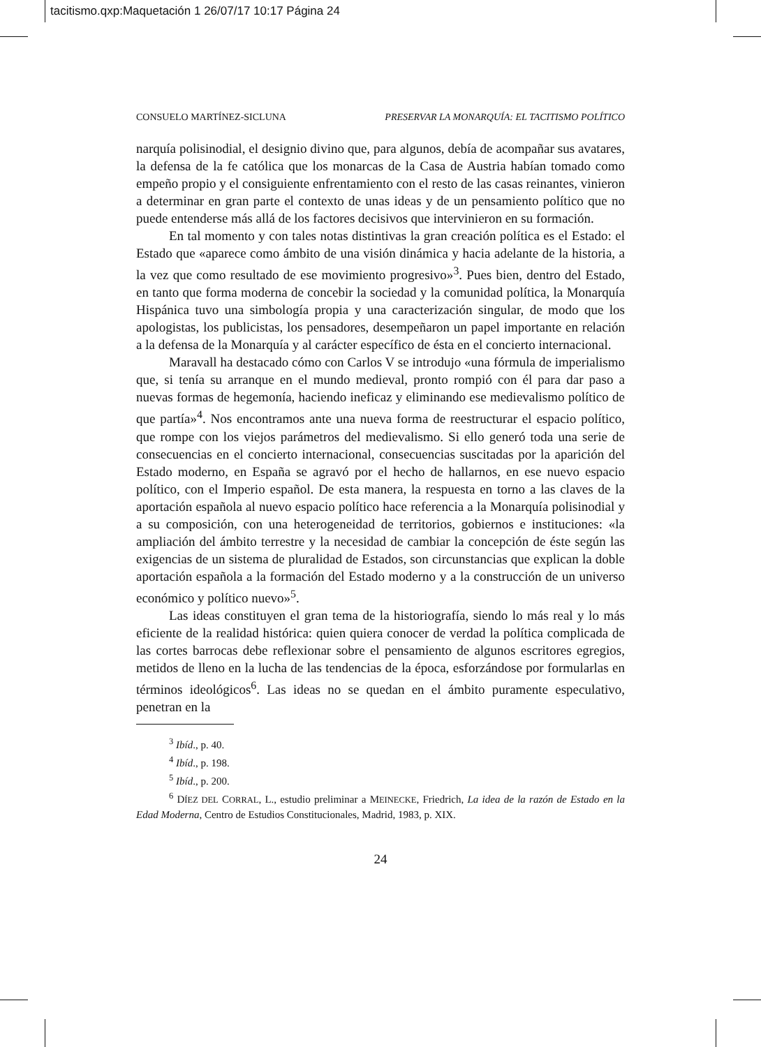tacitismo.qxp:Maquetación 1 26/07/17 10:17 Página 24
CONSUELO MARTÍNEZ-SICLUNA PRESERVAR LA MONARQUÍA: EL TACITISMO POLÍTICO
narquía polisinodial, el designio divino que, para algunos, debía de acompañar sus avatares, la defensa de la fe católica que los monarcas de la Casa de Austria habían tomado como empeño propio y el consiguiente enfrentamiento con el resto de las casas reinantes, vinieron a determinar en gran parte el contexto de unas ideas y de un pensamiento político que no puede entenderse más allá de los factores decisivos que intervinieron en su formación.
En tal momento y con tales notas distintivas la gran creación política es el Estado: el Estado que «aparece como ámbito de una visión dinámica y hacia adelante de la historia, a la vez que como resultado de ese movimiento progresivo»<sup>3</sup>. Pues bien, dentro del Estado, en tanto que forma moderna de concebir la sociedad y la comunidad política, la Monarquía Hispánica tuvo una simbología propia y una caracterización singular, de modo que los apologistas, los publicistas, los pensadores, desempeñaron un papel importante en relación a la defensa de la Monarquía y al carácter específico de ésta en el concierto internacional.
Maravall ha destacado cómo con Carlos V se introdujo «una fórmula de imperialismo que, si tenía su arranque en el mundo medieval, pronto rompió con él para dar paso a nuevas formas de hegemonía, haciendo ineficaz y eliminando ese medievalismo político de que partía»<sup>4</sup>. Nos encontramos ante una nueva forma de reestructurar el espacio político, que rompe con los viejos parámetros del medievalismo. Si ello generó toda una serie de consecuencias en el concierto internacional, consecuencias suscitadas por la aparición del Estado moderno, en España se agravó por el hecho de hallarnos, en ese nuevo espacio político, con el Imperio español. De esta manera, la respuesta en torno a las claves de la aportación española al nuevo espacio político hace referencia a la Monarquía polisinodial y a su composición, con una heterogeneidad de territorios, gobiernos e instituciones: «la ampliación del ámbito terrestre y la necesidad de cambiar la concepción de éste según las exigencias de un sistema de pluralidad de Estados, son circunstancias que explican la doble aportación española a la formación del Estado moderno y a la construcción de un universo económico y político nuevo»<sup>5</sup>.
Las ideas constituyen el gran tema de la historiografía, siendo lo más real y lo más eficiente de la realidad histórica: quien quiera conocer de verdad la política complicada de las cortes barrocas debe reflexionar sobre el pensamiento de algunos escritores egregios, metidos de lleno en la lucha de las tendencias de la época, esforzándose por formularlas en términos ideológicos<sup>6</sup>. Las ideas no se quedan en el ámbito puramente especulativo, penetran en la
<sup>3</sup> Ibíd., p. 40.
<sup>4</sup> Ibíd., p. 198.
<sup>5</sup> Ibíd., p. 200.
<sup>6</sup> DÍEZ DEL CORRAL, L., estudio preliminar a MEINECKE, Friedrich, La idea de la razón de Estado en la Edad Moderna, Centro de Estudios Constitucionales, Madrid, 1983, p. XIX.
24